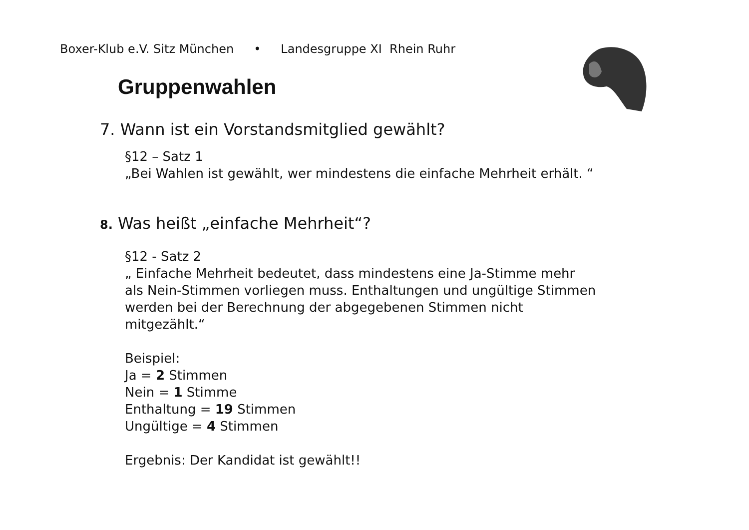Boxer-Klub e.V. Sitz München • Landesgruppe XI Rhein Ruhr
Gruppenwahlen
7. Wann ist ein Vorstandsmitglied gewählt?
§12 – Satz 1
„Bei Wahlen ist gewählt, wer mindestens die einfache Mehrheit erhält. “
8. Was heißt „einfache Mehrheit“?
§12 - Satz 2
„ Einfache Mehrheit bedeutet, dass mindestens eine Ja-Stimme mehr
als Nein-Stimmen vorliegen muss. Enthaltungen und ungültige Stimmen
werden bei der Berechnung der abgegebenen Stimmen nicht
mitgezählt.“
Beispiel:
Ja = 2 Stimmen
Nein = 1 Stimme
Enthaltung = 19 Stimmen
Ungültige = 4 Stimmen
Ergebnis: Der Kandidat ist gewählt!!